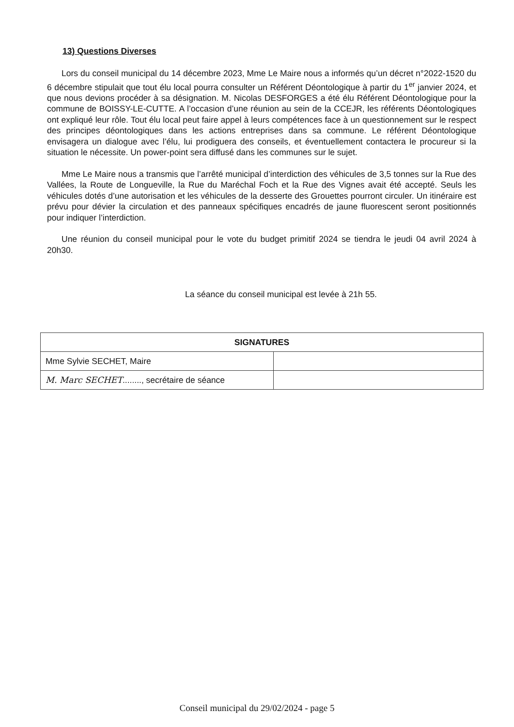13) Questions Diverses
Lors du conseil municipal du 14 décembre 2023, Mme Le Maire nous a informés qu’un décret n°2022-1520 du 6 décembre stipulait que tout élu local pourra consulter un Référent Déontologique à partir du 1<sup>er</sup> janvier 2024, et que nous devions procéder à sa désignation. M. Nicolas DESFORGES a été élu Référent Déontologique pour la commune de BOISSY-LE-CUTTE. A l’occasion d’une réunion au sein de la CCEJR, les référents Déontologiques ont expliqué leur rôle. Tout élu local peut faire appel à leurs compétences face à un questionnement sur le respect des principes déontologiques dans les actions entreprises dans sa commune. Le référent Déontologique envisagera un dialogue avec l’élu, lui prodiguera des conseils, et éventuellement contactera le procureur si la situation le nécessite. Un power-point sera diffusé dans les communes sur le sujet.
Mme Le Maire nous a transmis que l’arrêté municipal d’interdiction des véhicules de 3,5 tonnes sur la Rue des Vallées, la Route de Longueville, la Rue du Maréchal Foch et la Rue des Vignes avait été accepté. Seuls les véhicules dotés d’une autorisation et les véhicules de la desserte des Grouettes pourront circuler. Un itinéraire est prévu pour dévier la circulation et des panneaux spécifiques encadrés de jaune fluorescent seront positionnés pour indiquer l’interdiction.
Une réunion du conseil municipal pour le vote du budget primitif 2024 se tiendra le jeudi 04 avril 2024 à 20h30.
La séance du conseil municipal est levée à 21h 55.
| SIGNATURES | |
| --- | --- |
| Mme Sylvie SECHET, Maire | |
| M. Marc SECHET ........, secrétaire de séance | |
Conseil municipal du 29/02/2024 - page 5